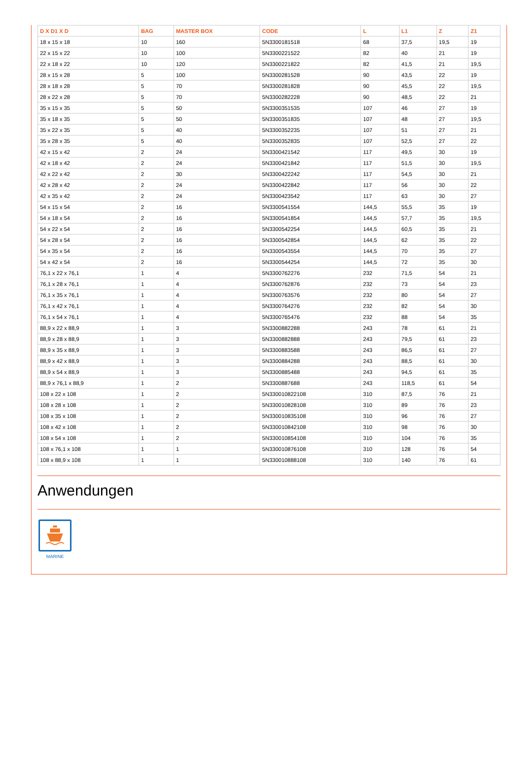| D X D1 X D | BAG | MASTER BOX | CODE | L | L1 | Z | Z1 |
| --- | --- | --- | --- | --- | --- | --- | --- |
| 18 x 15 x 18 | 10 | 160 | 5N3300181518 | 68 | 37,5 | 19,5 | 19 |
| 22 x 15 x 22 | 10 | 100 | 5N3300221522 | 82 | 40 | 21 | 19 |
| 22 x 18 x 22 | 10 | 120 | 5N3300221822 | 82 | 41,5 | 21 | 19,5 |
| 28 x 15 x 28 | 5 | 100 | 5N3300281528 | 90 | 43,5 | 22 | 19 |
| 28 x 18 x 28 | 5 | 70 | 5N3300281828 | 90 | 45,5 | 22 | 19,5 |
| 28 x 22 x 28 | 5 | 70 | 5N3300282228 | 90 | 48,5 | 22 | 21 |
| 35 x 15 x 35 | 5 | 50 | 5N3300351535 | 107 | 46 | 27 | 19 |
| 35 x 18 x 35 | 5 | 50 | 5N3300351835 | 107 | 48 | 27 | 19,5 |
| 35 x 22 x 35 | 5 | 40 | 5N3300352235 | 107 | 51 | 27 | 21 |
| 35 x 28 x 35 | 5 | 40 | 5N3300352835 | 107 | 52,5 | 27 | 22 |
| 42 x 15 x 42 | 2 | 24 | 5N3300421542 | 117 | 49,5 | 30 | 19 |
| 42 x 18 x 42 | 2 | 24 | 5N3300421842 | 117 | 51,5 | 30 | 19,5 |
| 42 x 22 x 42 | 2 | 30 | 5N3300422242 | 117 | 54,5 | 30 | 21 |
| 42 x 28 x 42 | 2 | 24 | 5N3300422842 | 117 | 56 | 30 | 22 |
| 42 x 35 x 42 | 2 | 24 | 5N3300423542 | 117 | 63 | 30 | 27 |
| 54 x 15 x 54 | 2 | 16 | 5N3300541554 | 144,5 | 55,5 | 35 | 19 |
| 54 x 18 x 54 | 2 | 16 | 5N3300541854 | 144,5 | 57,7 | 35 | 19,5 |
| 54 x 22 x 54 | 2 | 16 | 5N3300542254 | 144,5 | 60,5 | 35 | 21 |
| 54 x 28 x 54 | 2 | 16 | 5N3300542854 | 144,5 | 62 | 35 | 22 |
| 54 x 35 x 54 | 2 | 16 | 5N3300543554 | 144,5 | 70 | 35 | 27 |
| 54 x 42 x 54 | 2 | 16 | 5N3300544254 | 144,5 | 72 | 35 | 30 |
| 76,1 x 22 x 76,1 | 1 | 4 | 5N3300762276 | 232 | 71,5 | 54 | 21 |
| 76,1 x 28 x 76,1 | 1 | 4 | 5N3300762876 | 232 | 73 | 54 | 23 |
| 76,1 x 35 x 76,1 | 1 | 4 | 5N3300763576 | 232 | 80 | 54 | 27 |
| 76,1 x 42 x 76,1 | 1 | 4 | 5N3300764276 | 232 | 82 | 54 | 30 |
| 76,1 x 54 x 76,1 | 1 | 4 | 5N3300765476 | 232 | 88 | 54 | 35 |
| 88,9 x 22 x 88,9 | 1 | 3 | 5N3300882288 | 243 | 78 | 61 | 21 |
| 88,9 x 28 x 88,9 | 1 | 3 | 5N3300882888 | 243 | 79,5 | 61 | 23 |
| 88,9 x 35 x 88,9 | 1 | 3 | 5N3300883588 | 243 | 86,5 | 61 | 27 |
| 88,9 x 42 x 88,9 | 1 | 3 | 5N3300884288 | 243 | 88,5 | 61 | 30 |
| 88,9 x 54 x 88,9 | 1 | 3 | 5N3300885488 | 243 | 94,5 | 61 | 35 |
| 88,9 x 76,1 x 88,9 | 1 | 2 | 5N3300887688 | 243 | 118,5 | 61 | 54 |
| 108 x 22 x 108 | 1 | 2 | 5N330010822108 | 310 | 87,5 | 76 | 21 |
| 108 x 28 x 108 | 1 | 2 | 5N330010828108 | 310 | 89 | 76 | 23 |
| 108 x 35 x 108 | 1 | 2 | 5N330010835108 | 310 | 96 | 76 | 27 |
| 108 x 42 x 108 | 1 | 2 | 5N330010842108 | 310 | 98 | 76 | 30 |
| 108 x 54 x 108 | 1 | 2 | 5N330010854108 | 310 | 104 | 76 | 35 |
| 108 x 76,1 x 108 | 1 | 1 | 5N330010876108 | 310 | 128 | 76 | 54 |
| 108 x 88,9 x 108 | 1 | 1 | 5N330010888108 | 310 | 140 | 76 | 61 |
Anwendungen
MARINE